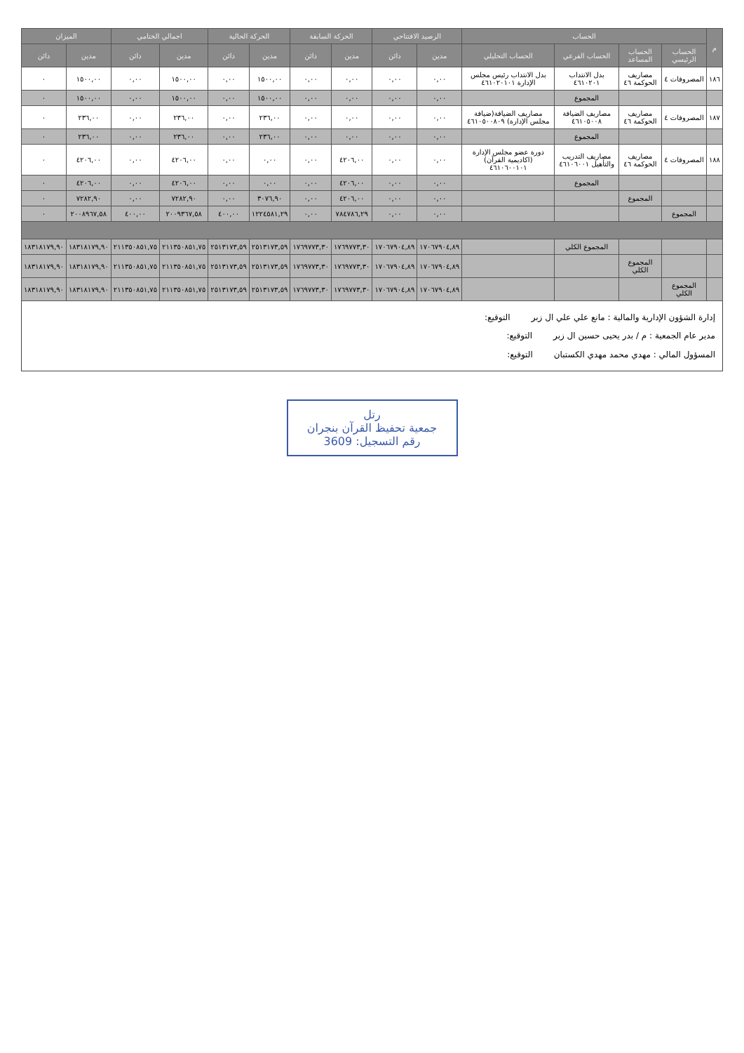| م | الحساب | | | | الرصيد الافتتاحي | | الحركة السابقة | | الحركة الحالية | | اجمالي الختامي | | الميزان | |
| --- | --- | --- | --- | --- | --- | --- | --- | --- | --- | --- | --- | --- | --- | --- |
| | الحساب الرئيسي | الحساب المساعد | الحساب الفرعي | الحساب التحليلي | مدين | دائن | مدين | دائن | مدين | دائن | مدين | دائن | مدين | دائن |
| ١٨٦ | المصروفات ٤ | مصاريف الحوكمة ٤٦ | بدل الانتداب ٤٦١٠٢٠١ | بدل الانتداب رئيس مجلس الإدارة ٤٦١٠٢٠١٠١ | ٠,٠٠ | ٠,٠٠ | ٠,٠٠ | ٠,٠٠ | ١٥٠٠,٠٠ | ٠,٠٠ | ١٥٠٠,٠٠ | ٠,٠٠ | ١٥٠٠,٠٠ | ٠ |
| | | | المجموع | | ٠,٠٠ | ٠,٠٠ | ٠,٠٠ | ٠,٠٠ | ١٥٠٠,٠٠ | ٠,٠٠ | ١٥٠٠,٠٠ | ٠,٠٠ | ١٥٠٠,٠٠ | ٠ |
| ١٨٧ | المصروفات ٤ | مصاريف الحوكمة ٤٦ | مصاريف الضيافة ٤٦١٠٥٠٠٨ | مصاريف الضيافة(ضيافة مجلس الإدارة) ٤٦١٠٥٠٠٨٠٩ | ٠,٠٠ | ٠,٠٠ | ٠,٠٠ | ٠,٠٠ | ٢٣٦,٠٠ | ٠,٠٠ | ٢٣٦,٠٠ | ٠,٠٠ | ٢٣٦,٠٠ | ٠ |
| | | | المجموع | | ٠,٠٠ | ٠,٠٠ | ٠,٠٠ | ٠,٠٠ | ٢٣٦,٠٠ | ٠,٠٠ | ٢٣٦,٠٠ | ٠,٠٠ | ٢٣٦,٠٠ | ٠ |
| ١٨٨ | المصروفات ٤ | مصاريف الحوكمة ٤٦ | مصاريف التدريب والتأهيل ٤٦١٠٦٠٠١ | دورة عضو مجلس الإدارة (اكاديمية القرآن) ٤٦١٠٦٠٠١٠١ | ٠,٠٠ | ٠,٠٠ | ٤٢٠٦,٠٠ | ٠,٠٠ | ٠,٠٠ | ٠,٠٠ | ٤٢٠٦,٠٠ | ٠,٠٠ | ٤٢٠٦,٠٠ | ٠ |
| | | | المجموع | | ٠,٠٠ | ٠,٠٠ | ٤٢٠٦,٠٠ | ٠,٠٠ | ٠,٠٠ | ٠,٠٠ | ٤٢٠٦,٠٠ | ٠,٠٠ | ٤٢٠٦,٠٠ | ٠ |
| | | المجموع | | | ٠,٠٠ | ٠,٠٠ | ٤٢٠٦,٠٠ | ٠,٠٠ | ٣٠٧٦,٩٠ | ٠,٠٠ | ٧٢٨٢,٩٠ | ٠,٠٠ | ٧٢٨٢,٩٠ | ٠ |
| | المجموع | | | | ٠,٠٠ | ٠,٠٠ | ٧٨٤٧٨٦,٢٩ | ٠,٠٠ | ١٢٢٤٥٨١,٢٩ | ٤٠٠,٠٠ | ٢٠٠٩٣٦٧,٥٨ | ٤٠٠,٠٠ | ٢٠٠٨٩٦٧,٥٨ | ٠ |
| | | | المجموع الكلي | | ١٧٠٦٧٩٠٤,٨٩ | ١٧٠٦٧٩٠٤,٨٩ | ١٧٦٩٧٧٣,٣٠ | ١٧٦٩٧٧٣,٣٠ | ٢٥١٣١٧٣,٥٩ | ٢٥١٣١٧٣,٥٩ | ٢١١٣٥٠٨٥١,٧٥ | ٢١١٣٥٠٨٥١,٧٥ | ١٨٣١٨١٧٩,٩٠ | ١٨٣١٨١٧٩,٩٠ |
| | | المجموع الكلي | | | ١٧٠٦٧٩٠٤,٨٩ | ١٧٠٦٧٩٠٤,٨٩ | ١٧٦٩٧٧٣,٣٠ | ١٧٦٩٧٧٣,٣٠ | ٢٥١٣١٧٣,٥٩ | ٢٥١٣١٧٣,٥٩ | ٢١١٣٥٠٨٥١,٧٥ | ٢١١٣٥٠٨٥١,٧٥ | ١٨٣١٨١٧٩,٩٠ | ١٨٣١٨١٧٩,٩٠ |
| | المجموع الكلي | | | | ١٧٠٦٧٩٠٤,٨٩ | ١٧٠٦٧٩٠٤,٨٩ | ١٧٦٩٧٧٣,٣٠ | ١٧٦٩٧٧٣,٣٠ | ٢٥١٣١٧٣,٥٩ | ٢٥١٣١٧٣,٥٩ | ٢١١٣٥٠٨٥١,٧٥ | ٢١١٣٥٠٨٥١,٧٥ | ١٨٣١٨١٧٩,٩٠ | ١٨٣١٨١٧٩,٩٠ |
إدارة الشؤون الإدارية والمالية : مانع علي علي ال زبر التوقيع:
مدير عام الجمعية : م / بدر يحيى حسين ال زبر التوقيع:
المسؤول المالي : مهدي محمد مهدي الكستبان التوقيع:
رتل
جمعية تحفيظ القرآن بنجران
رقم التسجيل: 3609